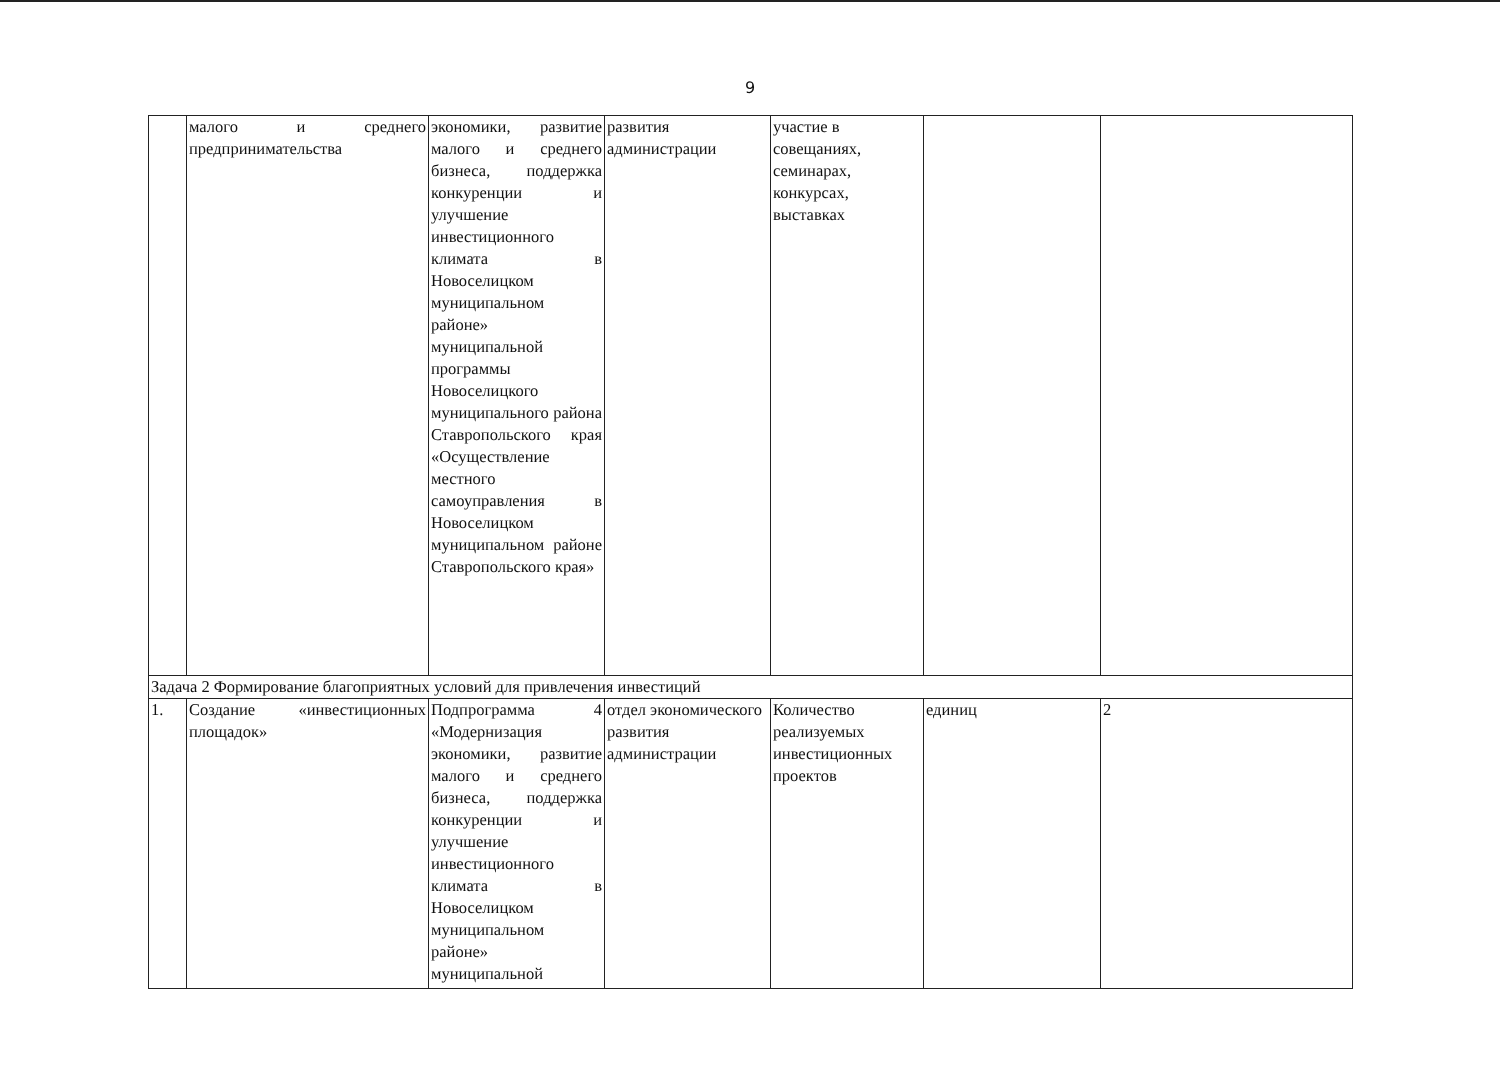9
| | малого и среднего предпринимательства | экономики, развитие малого и среднего бизнеса, поддержка конкуренции и улучшение инвестиционного климата в Новоселицком муниципальном районе» муниципальной программы Новоселицкого муниципального района Ставропольского края «Осуществление местного самоуправления в Новоселицком муниципальном районе Ставропольского края» | развития администрации | участие в совещаниях, семинарах, конкурсах, выставках | | |
| Задача 2 Формирование благоприятных условий для привлечения инвестиций | | | | | | |
| 1. | Создание «инвестиционных площадок» | Подпрограмма 4 «Модернизация экономики, развитие малого и среднего бизнеса, поддержка конкуренции и улучшение инвестиционного климата в Новоселицком муниципальном районе» муниципальной | отдел экономического развития администрации | Количество реализуемых инвестиционных проектов | единиц | 2 |